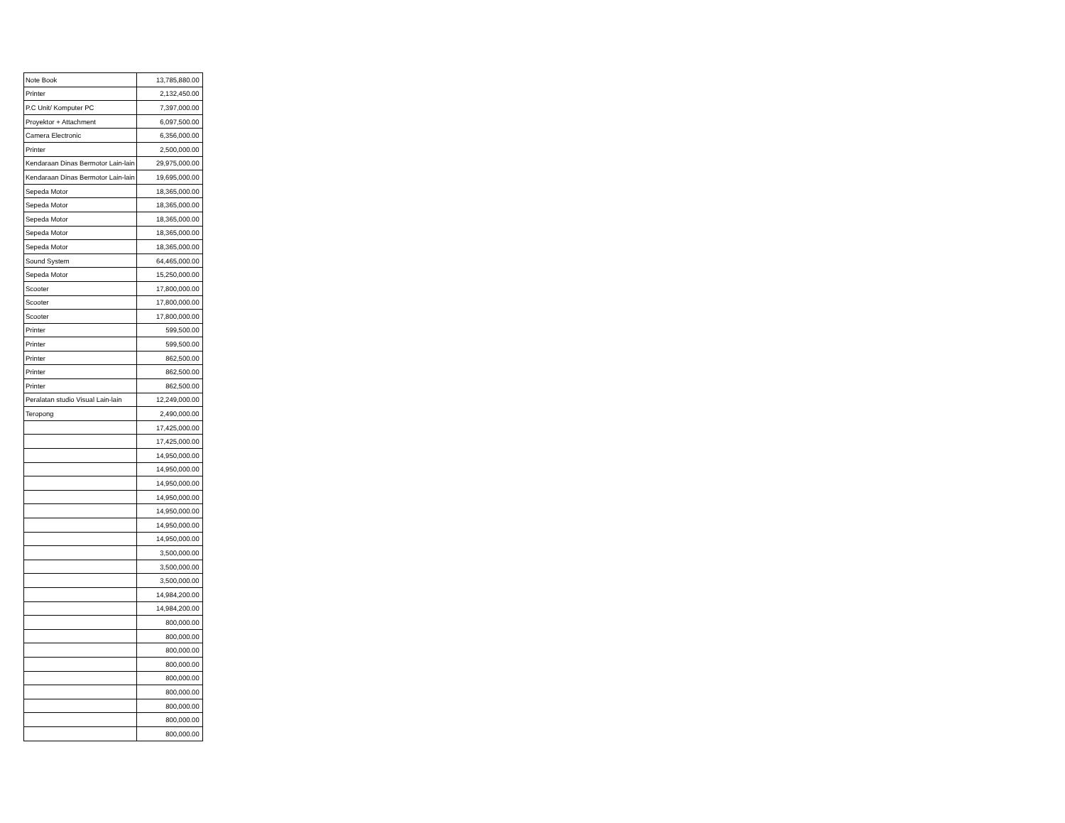| Note Book | 13,785,880.00 |
| Printer | 2,132,450.00 |
| P.C Unit/ Komputer PC | 7,397,000.00 |
| Proyektor + Attachment | 6,097,500.00 |
| Camera Electronic | 6,356,000.00 |
| Printer | 2,500,000.00 |
| Kendaraan Dinas Bermotor Lain-lain | 29,975,000.00 |
| Kendaraan Dinas Bermotor Lain-lain | 19,695,000.00 |
| Sepeda Motor | 18,365,000.00 |
| Sepeda Motor | 18,365,000.00 |
| Sepeda Motor | 18,365,000.00 |
| Sepeda Motor | 18,365,000.00 |
| Sepeda Motor | 18,365,000.00 |
| Sound System | 64,465,000.00 |
| Sepeda Motor | 15,250,000.00 |
| Scooter | 17,800,000.00 |
| Scooter | 17,800,000.00 |
| Scooter | 17,800,000.00 |
| Printer | 599,500.00 |
| Printer | 599,500.00 |
| Printer | 862,500.00 |
| Printer | 862,500.00 |
| Printer | 862,500.00 |
| Peralatan studio Visual Lain-lain | 12,249,000.00 |
| Teropong | 2,490,000.00 |
| | 17,425,000.00 |
| | 17,425,000.00 |
| | 14,950,000.00 |
| | 14,950,000.00 |
| | 14,950,000.00 |
| | 14,950,000.00 |
| | 14,950,000.00 |
| | 14,950,000.00 |
| | 14,950,000.00 |
| | 3,500,000.00 |
| | 3,500,000.00 |
| | 3,500,000.00 |
| | 14,984,200.00 |
| | 14,984,200.00 |
| | 800,000.00 |
| | 800,000.00 |
| | 800,000.00 |
| | 800,000.00 |
| | 800,000.00 |
| | 800,000.00 |
| | 800,000.00 |
| | 800,000.00 |
| | 800,000.00 |